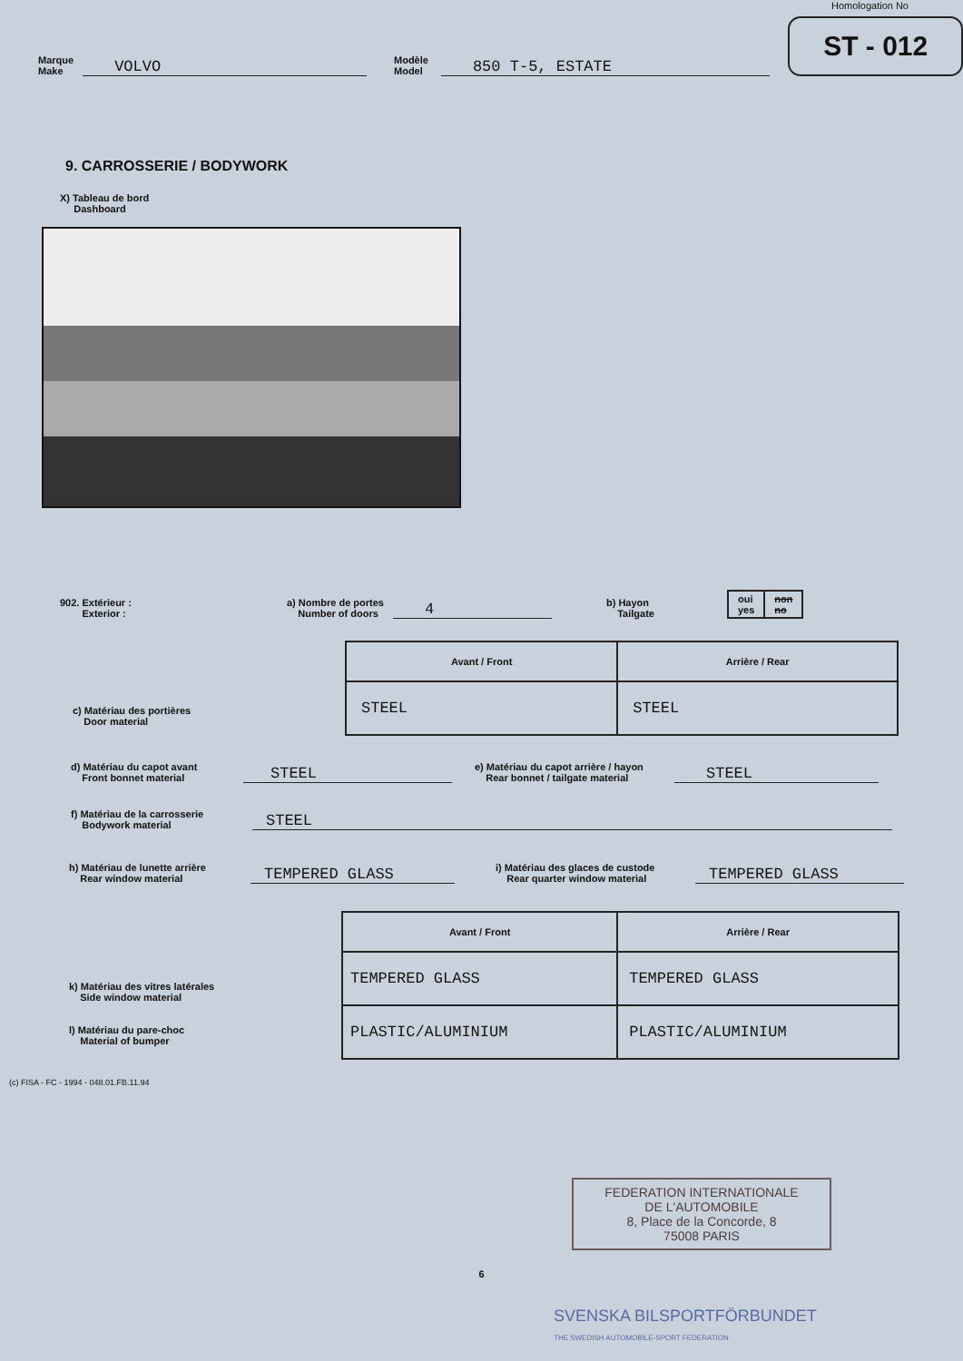Homologation No
Marque
Make
VOLVO
Modèle
Model
850 T-5, ESTATE
ST - 012
9. CARROSSERIE / BODYWORK
X) Tableau de bord
Dashboard
902. Extérieur :
Exterior :
a) Nombre de portes
Number of doors
4
b) Hayon
Tailgate
| oui yes | non no |
c) Matériau des portières
Door material
| Avant / Front | Arrière / Rear |
| --- | --- |
| STEEL | STEEL |
d) Matériau du capot avant
Front bonnet material
STEEL
e) Matériau du capot arrière / hayon
Rear bonnet / tailgate material
STEEL
f) Matériau de la carrosserie
Bodywork material
STEEL
h) Matériau de lunette arrière
Rear window material
TEMPERED GLASS
i) Matériau des glaces de custode
Rear quarter window material
TEMPERED GLASS
k) Matériau des vitres latérales
Side window material
l) Matériau du pare-choc
Material of bumper
| Avant / Front | Arrière / Rear |
| --- | --- |
| TEMPERED GLASS | TEMPERED GLASS |
| PLASTIC/ALUMINIUM | PLASTIC/ALUMINIUM |
(c) FISA - FC - 1994 - 048.01.FB.11.94
FEDERATION INTERNATIONALE
DE L'AUTOMOBILE
8, Place de la Concorde, 8
75008 PARIS
6
SVENSKA BILSPORTFÖRBUNDET
THE SWEDISH AUTOMOBILE-SPORT FEDERATION